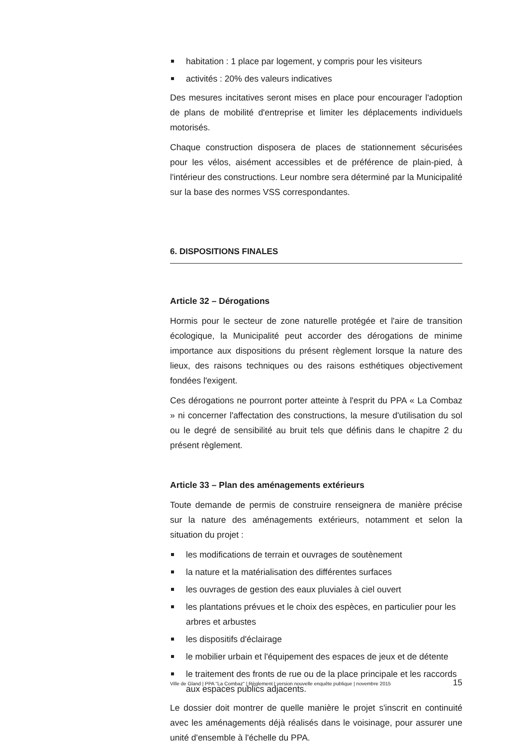habitation : 1 place par logement, y compris pour les visiteurs
activités : 20% des valeurs indicatives
Des mesures incitatives seront mises en place pour encourager l'adoption de plans de mobilité d'entreprise et limiter les déplacements individuels motorisés.
Chaque construction disposera de places de stationnement sécurisées pour les vélos, aisément accessibles et de préférence de plain-pied, à l'intérieur des constructions. Leur nombre sera déterminé par la Municipalité sur la base des normes VSS correspondantes.
6. DISPOSITIONS FINALES
Article 32 – Dérogations
Hormis pour le secteur de zone naturelle protégée et l'aire de transition écologique, la Municipalité peut accorder des dérogations de minime importance aux dispositions du présent règlement lorsque la nature des lieux, des raisons techniques ou des raisons esthétiques objectivement fondées l'exigent.
Ces dérogations ne pourront porter atteinte à l'esprit du PPA « La Combaz » ni concerner l'affectation des constructions, la mesure d'utilisation du sol ou le degré de sensibilité au bruit tels que définis dans le chapitre 2 du présent règlement.
Article 33 – Plan des aménagements extérieurs
Toute demande de permis de construire renseignera de manière précise sur la nature des aménagements extérieurs, notamment et selon la situation du projet :
les modifications de terrain et ouvrages de soutènement
la nature et la matérialisation des différentes surfaces
les ouvrages de gestion des eaux pluviales à ciel ouvert
les plantations prévues et le choix des espèces, en particulier pour les arbres et arbustes
les dispositifs d'éclairage
le mobilier urbain et l'équipement des espaces de jeux et de détente
le traitement des fronts de rue ou de la place principale et les raccords aux espaces publics adjacents.
Le dossier doit montrer de quelle manière le projet s'inscrit en continuité avec les aménagements déjà réalisés dans le voisinage, pour assurer une unité d'ensemble à l'échelle du PPA.
Ville de Gland | PPA "La Combaz" | Règlement | version nouvelle enquête publique | novembre 2015 15